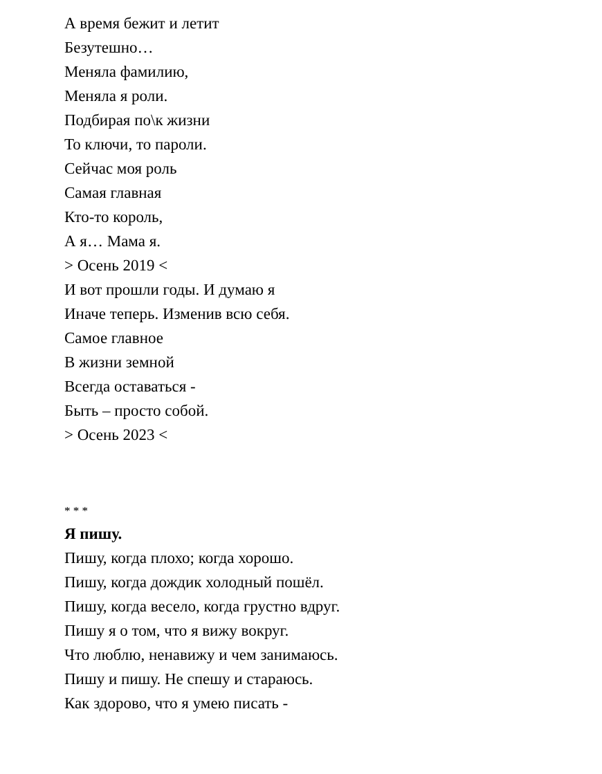А время бежит и летит
Безутешно…
Меняла фамилию,
Меняла я роли.
Подбирая по\к жизни
То ключи, то пароли.
Сейчас моя роль
Самая главная
Кто-то король,
А я… Мама я.
> Осень 2019 <
И вот прошли годы. И думаю я
Иначе теперь. Изменив всю себя.
Самое главное
В жизни земной
Всегда оставаться -
Быть – просто собой.
> Осень 2023 <
* * *
Я пишу.
Пишу, когда плохо; когда хорошо.
Пишу, когда дождик холодный пошёл.
Пишу, когда весело, когда грустно вдруг.
Пишу я о том, что я вижу вокруг.
Что люблю, ненавижу и чем занимаюсь.
Пишу и пишу. Не спешу и стараюсь.
Как здорово, что я умею писать -